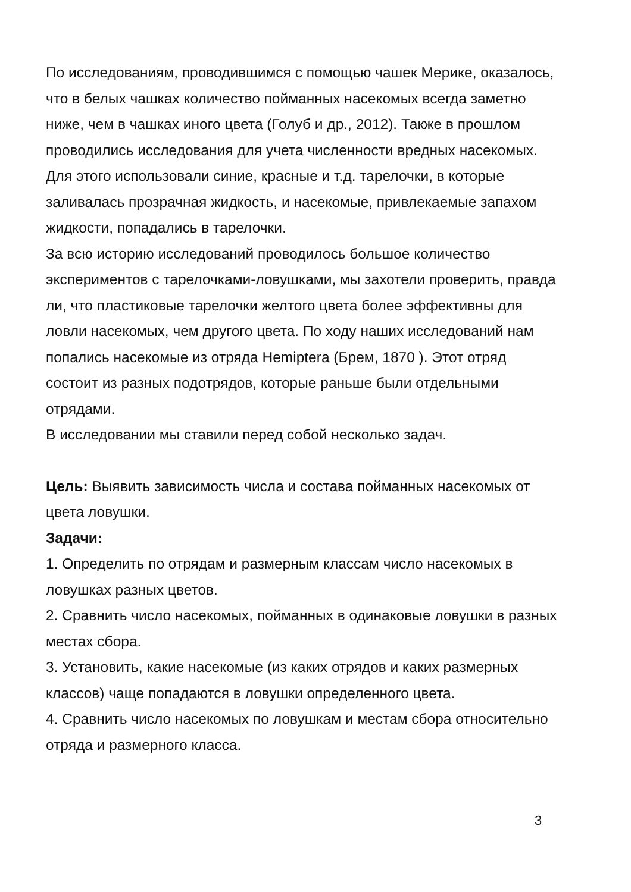По исследованиям, проводившимся с помощью чашек Мерике, оказалось, что в белых чашках количество пойманных насекомых всегда заметно ниже, чем в чашках иного цвета (Голуб и др., 2012). Также в прошлом проводились исследования для учета численности вредных насекомых. Для этого использовали синие, красные и т.д. тарелочки, в которые заливалась прозрачная жидкость, и насекомые, привлекаемые запахом жидкости, попадались в тарелочки.
За всю историю исследований проводилось большое количество экспериментов с тарелочками-ловушками, мы захотели проверить, правда ли, что пластиковые тарелочки желтого цвета более эффективны для ловли насекомых, чем другого цвета. По ходу наших исследований нам попались насекомые из отряда Hemiptera (Брем, 1870 ). Этот отряд состоит из разных подотрядов, которые раньше были отдельными отрядами.
В исследовании мы ставили перед собой несколько задач.
Цель: Выявить зависимость числа и состава пойманных насекомых от цвета ловушки.
Задачи:
1. Определить по отрядам и размерным классам число насекомых в ловушках разных цветов.
2. Сравнить число насекомых, пойманных в одинаковые ловушки в разных местах сбора.
3. Установить, какие насекомые (из каких отрядов и каких размерных классов) чаще попадаются в ловушки определенного цвета.
4. Сравнить число насекомых по ловушкам и местам сбора относительно отряда и размерного класса.
3